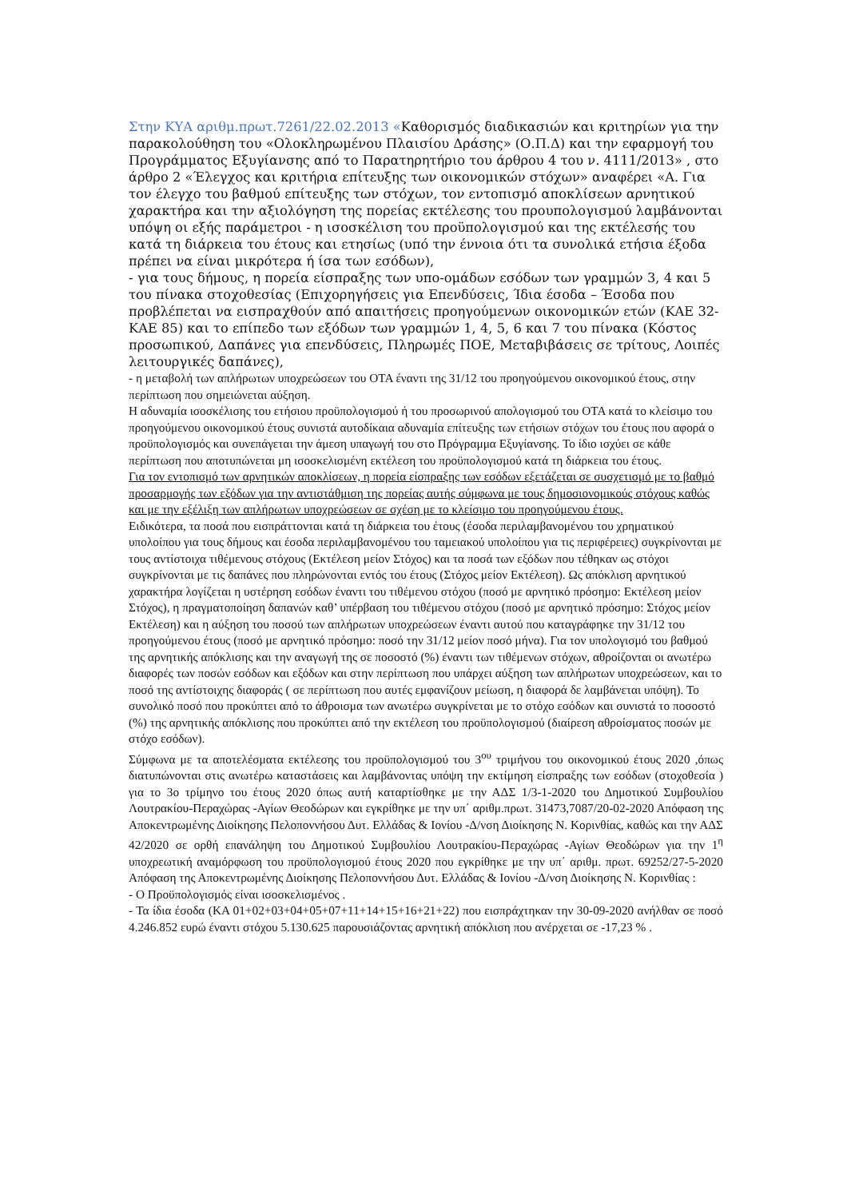Στην ΚΥΑ αριθμ.πρωτ.7261/22.02.2013 «Καθορισμός διαδικασιών και κριτηρίων για την παρακολούθηση του «Ολοκληρωμένου Πλαισίου Δράσης» (Ο.Π.Δ) και την εφαρμογή του Προγράμματος Εξυγίανσης από το Παρατηρητήριο του άρθρου 4 του ν. 4111/2013» , στο άρθρο 2 «Έλεγχος και κριτήρια επίτευξης των οικονομικών στόχων» αναφέρει «Α. Για τον έλεγχο του βαθμού επίτευξης των στόχων, τον εντοπισμό αποκλίσεων αρνητικού χαρακτήρα και την αξιολόγηση της πορείας εκτέλεσης του προυπολογισμού λαμβάνονται υπόψη οι εξής παράμετροι - η ισοσκέλιση του προϋπολογισμού και της εκτέλεσής του κατά τη διάρκεια του έτους και ετησίως (υπό την έννοια ότι τα συνολικά ετήσια έξοδα πρέπει να είναι μικρότερα ή ίσα των εσόδων),
- για τους δήμους, η πορεία είσπραξης των υπο-ομάδων εσόδων των γραμμών 3, 4 και 5 του πίνακα στοχοθεσίας (Επιχορηγήσεις για Επενδύσεις, Ίδια έσοδα – Έσοδα που προβλέπεται να εισπραχθούν από απαιτήσεις προηγούμενων οικονομικών ετών (ΚΑΕ 32-ΚΑΕ 85) και το επίπεδο των εξόδων των γραμμών 1, 4, 5, 6 και 7 του πίνακα (Κόστος προσωπικού, Δαπάνες για επενδύσεις, Πληρωμές ΠΟΕ, Μεταβιβάσεις σε τρίτους, Λοιπές λειτουργικές δαπάνες),
- η μεταβολή των απλήρωτων υποχρεώσεων του ΟΤΑ έναντι της 31/12 του προηγούμενου οικονομικού έτους, στην περίπτωση που σημειώνεται αύξηση.
Η αδυναμία ισοσκέλισης του ετήσιου προϋπολογισμού ή του προσωρινού απολογισμού του ΟΤΑ κατά το κλείσιμο του προηγούμενου οικονομικού έτους συνιστά αυτοδίκαια αδυναμία επίτευξης των ετήσιων στόχων του έτους που αφορά ο προϋπολογισμός και συνεπάγεται την άμεση υπαγωγή του στο Πρόγραμμα Εξυγίανσης. Το ίδιο ισχύει σε κάθε περίπτωση που αποτυπώνεται μη ισοσκελισμένη εκτέλεση του προϋπολογισμού κατά τη διάρκεια του έτους.
Για τον εντοπισμό των αρνητικών αποκλίσεων, η πορεία είσπραξης των εσόδων εξετάζεται σε συσχετισμό με το βαθμό προσαρμογής των εξόδων για την αντιστάθμιση της πορείας αυτής σύμφωνα με τους δημοσιονομικούς στόχους καθώς και με την εξέλιξη των απλήρωτων υποχρεώσεων σε σχέση με το κλείσιμο του προηγούμενου έτους.
Ειδικότερα, τα ποσά που εισπράττονται κατά τη διάρκεια του έτους (έσοδα περιλαμβανομένου του χρηματικού υπολοίπου για τους δήμους και έσοδα περιλαμβανομένου του ταμειακού υπολοίπου για τις περιφέρειες) συγκρίνονται με τους αντίστοιχα τιθέμενους στόχους (Εκτέλεση μείον Στόχος) και τα ποσά των εξόδων που τέθηκαν ως στόχοι συγκρίνονται με τις δαπάνες που πληρώνονται εντός του έτους (Στόχος μείον Εκτέλεση). Ως απόκλιση αρνητικού χαρακτήρα λογίζεται η υστέρηση εσόδων έναντι του τιθέμενου στόχου (ποσό με αρνητικό πρόσημο: Εκτέλεση μείον Στόχος), η πραγματοποίηση δαπανών καθ’ υπέρβαση του τιθέμενου στόχου (ποσό με αρνητικό πρόσημο: Στόχος μείον Εκτέλεση) και η αύξηση του ποσού των απλήρωτων υποχρεώσεων έναντι αυτού που καταγράφηκε την 31/12 του προηγούμενου έτους (ποσό με αρνητικό πρόσημο: ποσό την 31/12 μείον ποσό μήνα). Για τον υπολογισμό του βαθμού της αρνητικής απόκλισης και την αναγωγή της σε ποσοστό (%) έναντι των τιθέμενων στόχων, αθροίζονται οι ανωτέρω διαφορές των ποσών εσόδων και εξόδων και στην περίπτωση που υπάρχει αύξηση των απλήρωτων υποχρεώσεων, και το ποσό της αντίστοιχης διαφοράς ( σε περίπτωση που αυτές εμφανίζουν μείωση, η διαφορά δε λαμβάνεται υπόψη). Το συνολικό ποσό που προκύπτει από το άθροισμα των ανωτέρω συγκρίνεται με το στόχο εσόδων και συνιστά το ποσοστό (%) της αρνητικής απόκλισης που προκύπτει από την εκτέλεση του προϋπολογισμού (διαίρεση αθροίσματος ποσών με στόχο εσόδων).
Σύμφωνα με τα αποτελέσματα εκτέλεσης του προϋπολογισμού του 3<sup>ου</sup> τριμήνου του οικονομικού έτους 2020 ,όπως διατυπώνονται στις ανωτέρω καταστάσεις και λαμβάνοντας υπόψη την εκτίμηση είσπραξης των εσόδων (στοχοθεσία ) για το 3ο τρίμηνο του έτους 2020 όπως αυτή καταρτίσθηκε με την ΑΔΣ 1/3-1-2020 του Δημοτικού Συμβουλίου Λουτρακίου-Περαχώρας -Αγίων Θεοδώρων και εγκρίθηκε με την υπ΄ αριθμ.πρωτ. 31473,7087/20-02-2020 Απόφαση της Αποκεντρωμένης Διοίκησης Πελοποννήσου Δυτ. Ελλάδας & Ιονίου -Δ/νση Διοίκησης Ν. Κορινθίας, καθώς και την ΑΔΣ 42/2020 σε ορθή επανάληψη του Δημοτικού Συμβουλίου Λουτρακίου-Περαχώρας -Αγίων Θεοδώρων για την 1<sup>η</sup> υποχρεωτική αναμόρφωση του προϋπολογισμού έτους 2020 που εγκρίθηκε με την υπ΄ αριθμ. πρωτ. 69252/27-5-2020 Απόφαση της Αποκεντρωμένης Διοίκησης Πελοποννήσου Δυτ. Ελλάδας & Ιονίου -Δ/νση Διοίκησης Ν. Κορινθίας :
- Ο Προϋπολογισμός είναι ισοσκελισμένος .
- Τα ίδια έσοδα (ΚΑ 01+02+03+04+05+07+11+14+15+16+21+22) που εισπράχτηκαν την 30-09-2020 ανήλθαν σε ποσό 4.246.852 ευρώ έναντι στόχου 5.130.625 παρουσιάζοντας αρνητική απόκλιση που ανέρχεται σε -17,23 % .